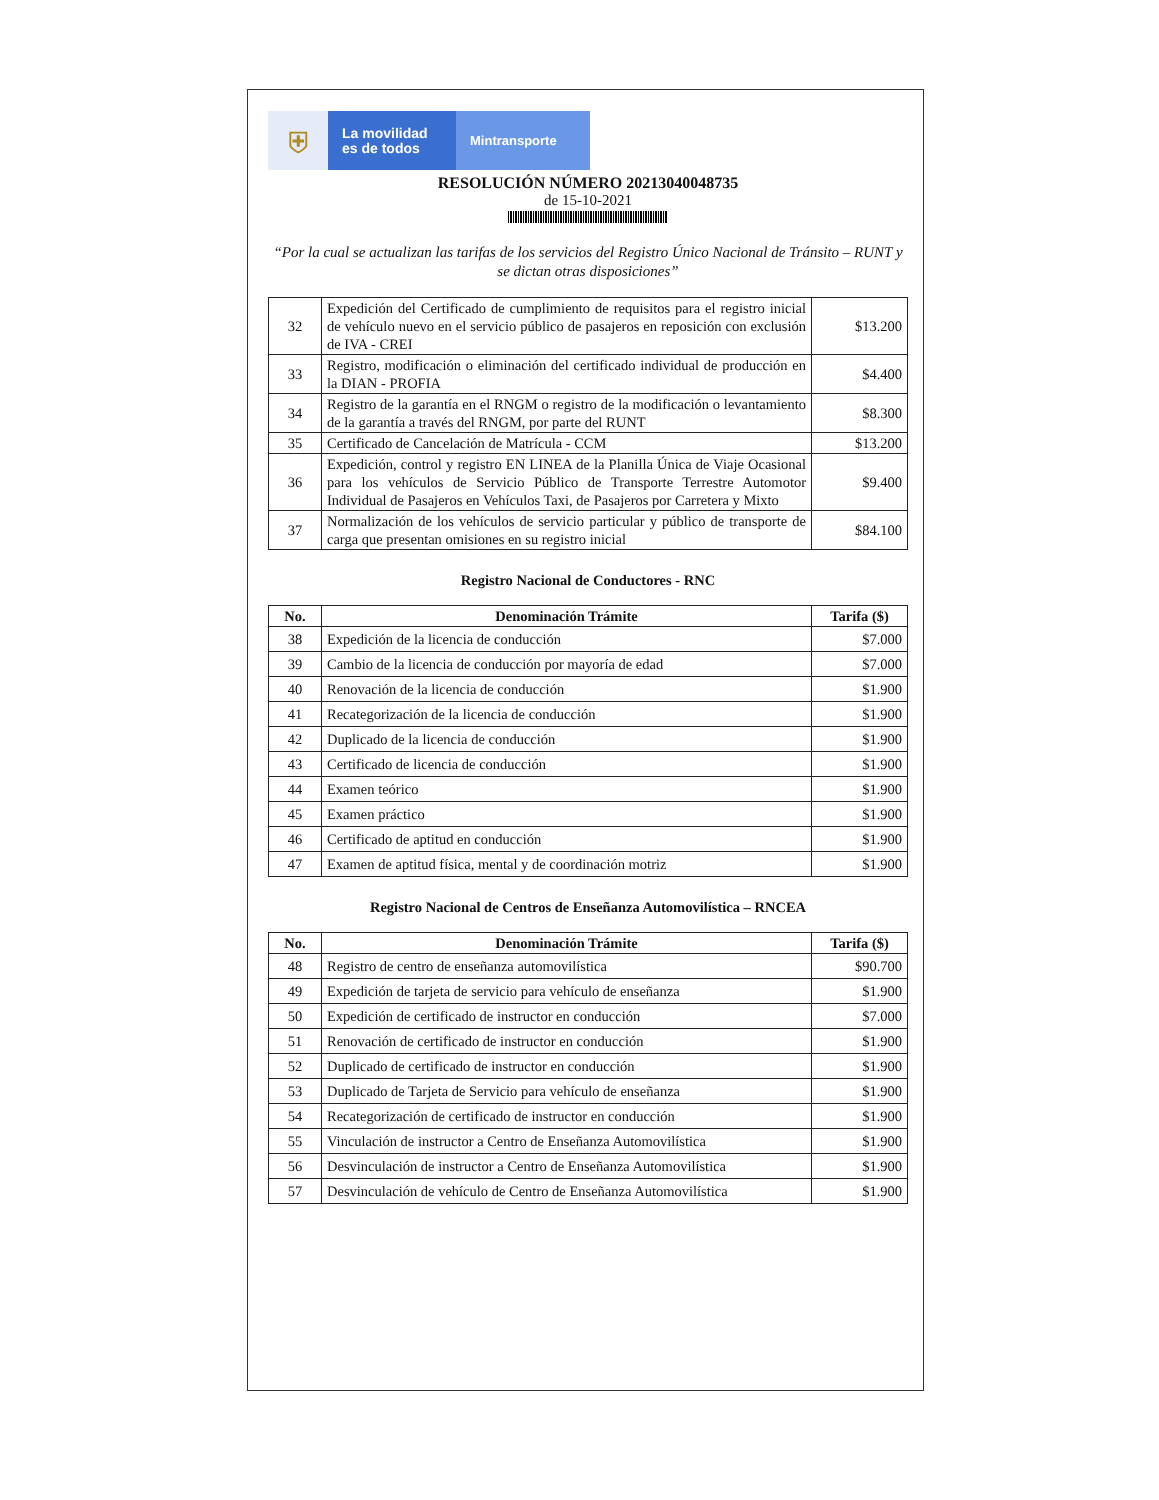⛨
La movilidad
es de todos
Mintransporte
RESOLUCIÓN NÚMERO 20213040048735
de 15-10-2021
“Por la cual se actualizan las tarifas de los servicios del Registro Único Nacional de Tránsito – RUNT y se dictan otras disposiciones”
| 32 | Expedición del Certificado de cumplimiento de requisitos para el registro inicial de vehículo nuevo en el servicio público de pasajeros en reposición con exclusión de IVA - CREI | $13.200 |
| 33 | Registro, modificación o eliminación del certificado individual de producción en la DIAN - PROFIA | $4.400 |
| 34 | Registro de la garantía en el RNGM o registro de la modificación o levantamiento de la garantía a través del RNGM, por parte del RUNT | $8.300 |
| 35 | Certificado de Cancelación de Matrícula - CCM | $13.200 |
| 36 | Expedición, control y registro EN LINEA de la Planilla Única de Viaje Ocasional para los vehículos de Servicio Público de Transporte Terrestre Automotor Individual de Pasajeros en Vehículos Taxi, de Pasajeros por Carretera y Mixto | $9.400 |
| 37 | Normalización de los vehículos de servicio particular y público de transporte de carga que presentan omisiones en su registro inicial | $84.100 |
Registro Nacional de Conductores - RNC
| No. | Denominación Trámite | Tarifa ($) |
| --- | --- | --- |
| 38 | Expedición de la licencia de conducción | $7.000 |
| 39 | Cambio de la licencia de conducción por mayoría de edad | $7.000 |
| 40 | Renovación de la licencia de conducción | $1.900 |
| 41 | Recategorización de la licencia de conducción | $1.900 |
| 42 | Duplicado de la licencia de conducción | $1.900 |
| 43 | Certificado de licencia de conducción | $1.900 |
| 44 | Examen teórico | $1.900 |
| 45 | Examen práctico | $1.900 |
| 46 | Certificado de aptitud en conducción | $1.900 |
| 47 | Examen de aptitud física, mental y de coordinación motriz | $1.900 |
Registro Nacional de Centros de Enseñanza Automovilística – RNCEA
| No. | Denominación Trámite | Tarifa ($) |
| --- | --- | --- |
| 48 | Registro de centro de enseñanza automovilística | $90.700 |
| 49 | Expedición de tarjeta de servicio para vehículo de enseñanza | $1.900 |
| 50 | Expedición de certificado de instructor en conducción | $7.000 |
| 51 | Renovación de certificado de instructor en conducción | $1.900 |
| 52 | Duplicado de certificado de instructor en conducción | $1.900 |
| 53 | Duplicado de Tarjeta de Servicio para vehículo de enseñanza | $1.900 |
| 54 | Recategorización de certificado de instructor en conducción | $1.900 |
| 55 | Vinculación de instructor a Centro de Enseñanza Automovilística | $1.900 |
| 56 | Desvinculación de instructor a Centro de Enseñanza Automovilística | $1.900 |
| 57 | Desvinculación de vehículo de Centro de Enseñanza Automovilística | $1.900 |